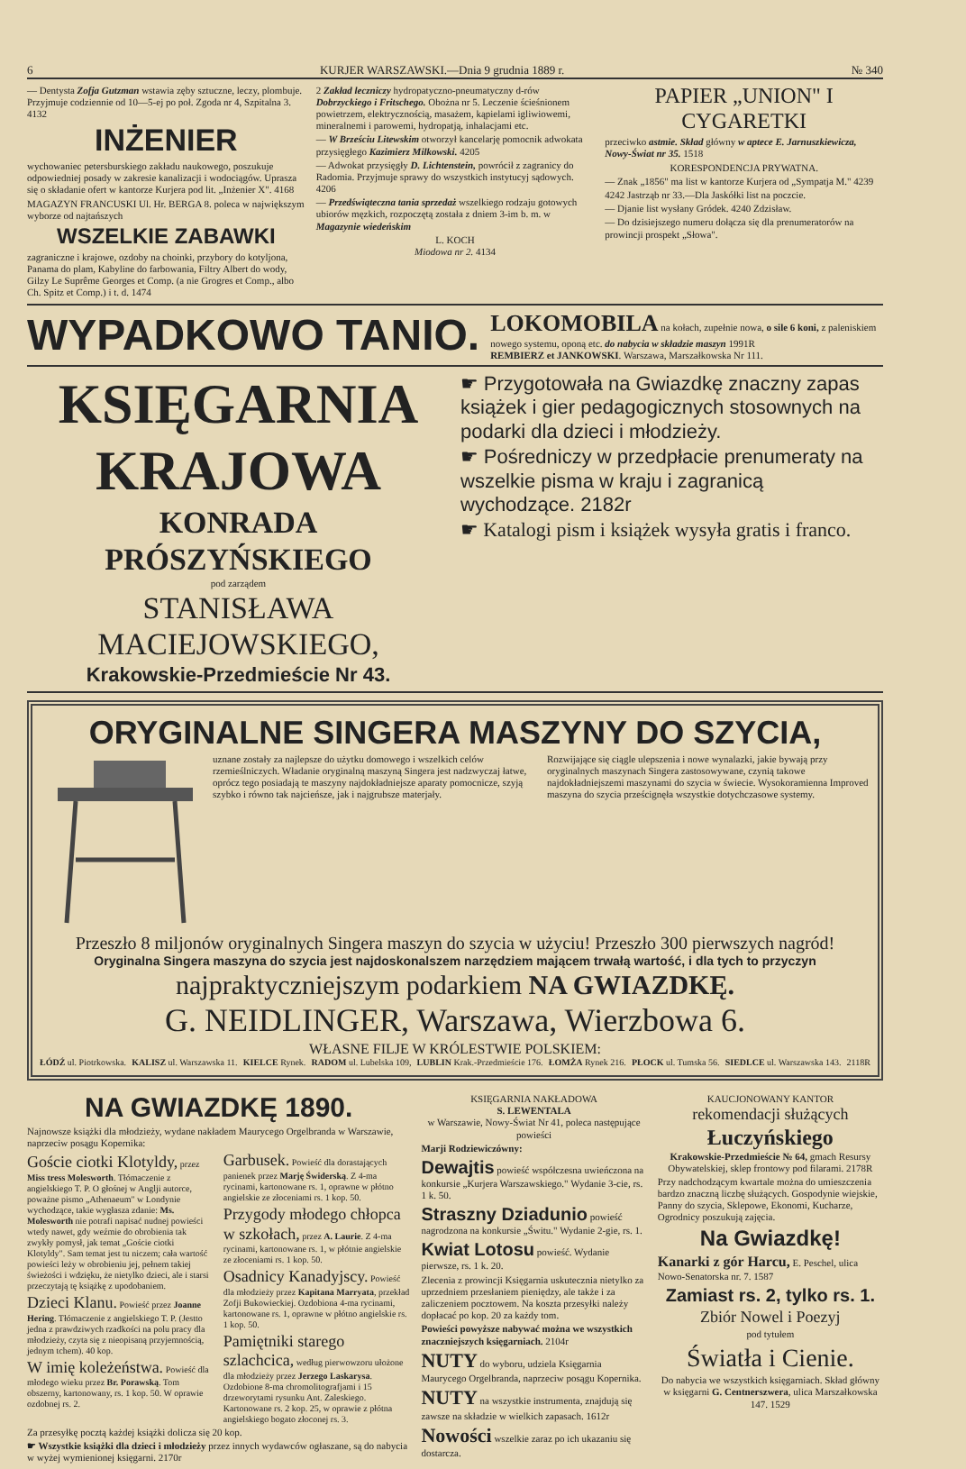6 KURJER WARSZAWSKI.—Dnia 9 grudnia 1889 r. № 340
— Dentysta Zofja Gutzman wstawia zęby sztuczne, leczy, plombuje. Przyjmuje codziennie od 10—5-ej po poł. Zgoda nr 4, Szpitalna 3. 4132
INŻENIER
wychowaniec petersburskiego zakładu naukowego, poszukuje odpowiedniej posady w zakresie kanalizacji i wodociągów. Uprasza się o składanie ofert w kantorze Kurjera pod lit. „Inżenier X". 4168
MAGAZYN FRANCUSKI Ul. Hr. BERGA 8. poleca w największym wyborze od najtańszych
WSZELKIE ZABAWKI
zagraniczne i krajowe, ozdoby na choinki, przybory do kotyljona, Panama do plam, Kabyline do farbowania, Filtry Albert do wody, Gilzy Le Suprême Georges et Comp. (a nie Grogres et Comp., albo Ch. Spitz et Comp.) i t. d. 1474
2 Zakład leczniczy hydropatyczno-pneumatyczny d-rów Dobrzyckiego i Fritschego. Obożna nr 5. Leczenie ścieśnionem powietrzem, elektrycznością, masażem, kąpielami igliwiowemi, mineralnemi i parowemi, hydropatją, inhalacjami etc.
— W Brześciu Litewskim otworzył kancelarję pomocnik adwokata przysięgłego Kazimierz Milkowski. 4205
— Adwokat przysięgły D. Lichtenstein, powrócił z zagranicy do Radomia. Przyjmuje sprawy do wszystkich instytucyj sądowych. 4206
— Przedświąteczna tania sprzedaż wszelkiego rodzaju gotowych ubiorów męzkich, rozpoczętą została z dniem 3-im b. m. w Magazynie wiedeńskim
L. KOCH
Miodowa nr 2. 4134
PAPIER „UNION" I CYGARETKI
przeciwko astmie. Skład główny w aptece E. Jarnuszkiewicza, Nowy-Świat nr 35. 1518
KORESPONDENCJA PRYWATNA.
— Znak „1856" ma list w kantorze Kurjera od „Sympatja M." 4239
4242 Jastrząb nr 33.—Dla Jaskółki list na poczcie.
— Djanie list wysłany Gródek. 4240 Zdzisław.
— Do dzisiejszego numeru dołącza się dla prenumeratorów na prowincji prospekt „Słowa".
WYPADKOWO TANIO.
LOKOMOBILA na kołach, zupełnie nowa, o sile 6 koni, z paleniskiem nowego systemu, oponą etc. do nabycia w składzie maszyn 1991R
REMBIERZ et JANKOWSKI. Warszawa, Marszałkowska Nr 111.
KSIĘGARNIA KRAJOWA
KONRADA PRÓSZYŃSKIEGO
pod zarządem
STANISŁAWA MACIEJOWSKIEGO,
Krakowskie-Przedmieście Nr 43.
☛ Przygotowała na Gwiazdkę znaczny zapas książek i gier pedagogicznych stosownych na podarki dla dzieci i młodzieży.
☛ Pośredniczy w przedpłacie prenumeraty na wszelkie pisma w kraju i zagranicą wychodzące. 2182r
☛ Katalogi pism i książek wysyła gratis i franco.
ORYGINALNE SINGERA MASZYNY DO SZYCIA,
uznane zostały za najlepsze do użytku domowego i wszelkich celów rzemieślniczych. Władanie oryginalną maszyną Singera jest nadzwyczaj łatwe, oprócz tego posiadają te maszyny najdokładniejsze aparaty pomocnicze, szyją szybko i równo tak najcieńsze, jak i najgrubsze materjały.
Rozwijające się ciągle ulepszenia i nowe wynalazki, jakie bywają przy oryginalnych maszynach Singera zastosowywane, czynią takowe najdokładniejszemi maszynami do szycia w świecie. Wysokoramienna Improved maszyna do szycia prześcignęła wszystkie dotychczasowe systemy.
Przeszło 8 miljonów oryginalnych Singera maszyn do szycia w użyciu! Przeszło 300 pierwszych nagród!
Oryginalna Singera maszyna do szycia jest najdoskonalszem narzędziem mającem trwałą wartość, i dla tych to przyczyn
najpraktyczniejszym podarkiem NA GWIAZDKĘ.
G. NEIDLINGER, Warszawa, Wierzbowa 6.
WŁASNE FILJE W KRÓLESTWIE POLSKIEM:
ŁÓDŹ ul. Piotrkowska. KALISZ ul. Warszawska 11. KIELCE Rynek. RADOM ul. Lubelska 109, LUBLIN Krak.-Przedmieście 176. ŁOMŻA Rynek 216. PŁOCK ul. Tumska 56. SIEDLCE ul. Warszawska 143. 2118R
NA GWIAZDKĘ 1890.
Najnowsze książki dla młodzieży, wydane nakładem Maurycego Orgelbranda w Warszawie, naprzeciw posągu Kopernika:
Goście ciotki Klotyldy, przez Miss tress Molesworth. Tłómaczenie z angielskiego T. P. O głośnej w Anglji autorce, poważne pismo „Athenaeum" w Londynie wychodzące, takie wygłasza zdanie: Ms. Molesworth nie potrafi napisać nudnej powieści wtedy nawet, gdy weźmie do obrobienia tak zwykły pomysł, jak temat „Goście ciotki Klotyldy". Sam temat jest tu niczem; cała wartość powieści leży w obrobieniu jej, pełnem takiej świeżości i wdzięku, że nietylko dzieci, ale i starsi przeczytają tę książkę z upodobaniem.
Dzieci Klanu. Powieść przez Joanne Hering. Tłómaczenie z angielskiego T. P. (Jestto jedna z prawdziwych rzadkości na polu pracy dla młodzieży, czyta się z nieopisaną przyjemnością, jednym tchem). 40 kop.
W imię koleżeństwa. Powieść dla młodego wieku przez Br. Porawską. Tom obszerny, kartonowany, rs. 1 kop. 50. W oprawie ozdobnej rs. 2.
Garbusek. Powieść dla dorastających panienek przez Marję Świderską. Z 4-ma rycinami, kartonowane rs. 1, oprawne w płótno angielskie ze złoceniami rs. 1 kop. 50.
Przygody młodego chłopca w szkołach, przez A. Laurie. Z 4-ma rycinami, kartonowane rs. 1, w płótnie angielskie ze złoceniami rs. 1 kop. 50.
Osadnicy Kanadyjscy. Powieść dla młodzieży przez Kapitana Marryata, przekład Zofji Bukowieckiej. Ozdobiona 4-ma rycinami, kartonowane rs. 1, oprawne w płótno angielskie rs. 1 kop. 50.
Pamiętniki starego szlachcica, według pierwowzoru ułożone dla młodzieży przez Jerzego Laskarysa. Ozdobione 8-ma chromolitografjami i 15 drzeworytami rysunku Ant. Zaleskiego. Kartonowane rs. 2 kop. 25, w oprawie z płótna angielskiego bogato złoconej rs. 3.
Za przesyłkę pocztą każdej książki dolicza się 20 kop.
☛ Wszystkie książki dla dzieci i młodzieży przez innych wydawców ogłaszane, są do nabycia w wyżej wymienionej księgarni. 2170r
KSIĘGARNIA NAKŁADOWA
S. LEWENTALA
w Warszawie, Nowy-Świat Nr 41, poleca następujące powieści
Marji Rodziewiczówny:
Dewajtis powieść współczesna uwieńczona na konkursie „Kurjera Warszawskiego." Wydanie 3-cie, rs. 1 k. 50.
Straszny Dziadunio powieść nagrodzona na konkursie „Świtu." Wydanie 2-gie, rs. 1.
Kwiat Lotosu powieść. Wydanie pierwsze, rs. 1 k. 20.
Zlecenia z prowincji Księgarnia uskutecznia nietylko za uprzedniem przesłaniem pieniędzy, ale także i za zaliczeniem pocztowem. Na koszta przesyłki należy dopłacać po kop. 20 za każdy tom.
Powieści powyższe nabywać można we wszystkich znaczniejszych księgarniach. 2104r
NUTY do wyboru, udziela Księgarnia Maurycego Orgelbranda, naprzeciw posągu Kopernika.
NUTY na wszystkie instrumenta, znajdują się zawsze na składzie w wielkich zapasach. 1612r
Nowości wszelkie zaraz po ich ukazaniu się dostarcza.
KAUCJONOWANY KANTOR
rekomendacji służących
Łuczyńskiego
Krakowskie-Przedmieście № 64, gmach Resursy Obywatelskiej, sklep frontowy pod filarami. 2178R
Przy nadchodzącym kwartale można do umieszczenia bardzo znaczną liczbę służących. Gospodynie wiejskie, Panny do szycia, Sklepowe, Ekonomi, Kucharze, Ogrodnicy poszukują zajęcia.
Na Gwiazdkę!
Kanarki z gór Harcu, E. Peschel, ulica Nowo-Senatorska nr. 7. 1587
Zamiast rs. 2, tylko rs. 1.
Zbiór Nowel i Poezyj
pod tytułem
Światła i Cienie.
Do nabycia we wszystkich księgarniach. Skład główny w księgarni G. Centnerszwera, ulica Marszałkowska 147. 1529